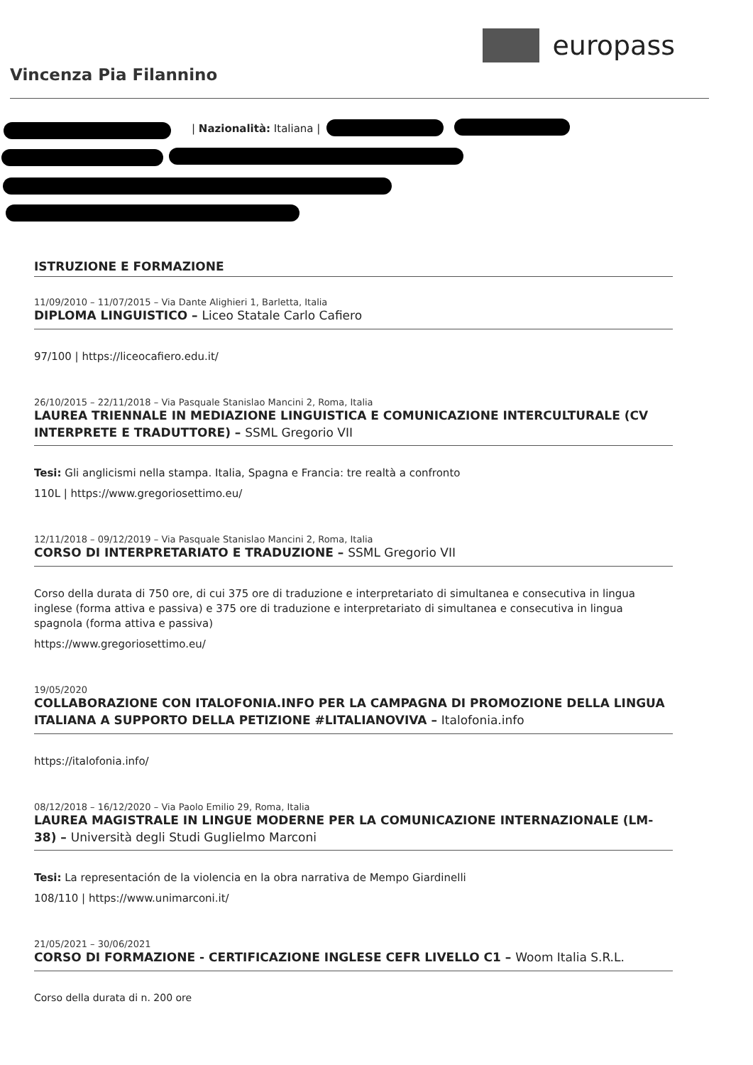europass
Vincenza Pia Filannino
| Nazionalità: Italiana |
ISTRUZIONE E FORMAZIONE
11/09/2010 – 11/07/2015 – Via Dante Alighieri 1, Barletta, Italia
DIPLOMA LINGUISTICO – Liceo Statale Carlo Cafiero
97/100 | https://liceocafiero.edu.it/
26/10/2015 – 22/11/2018 – Via Pasquale Stanislao Mancini 2, Roma, Italia
LAUREA TRIENNALE IN MEDIAZIONE LINGUISTICA E COMUNICAZIONE INTERCULTURALE (CV INTERPRETE E TRADUTTORE) – SSML Gregorio VII
Tesi: Gli anglicismi nella stampa. Italia, Spagna e Francia: tre realtà a confronto
110L | https://www.gregoriosettimo.eu/
12/11/2018 – 09/12/2019 – Via Pasquale Stanislao Mancini 2, Roma, Italia
CORSO DI INTERPRETARIATO E TRADUZIONE – SSML Gregorio VII
Corso della durata di 750 ore, di cui 375 ore di traduzione e interpretariato di simultanea e consecutiva in lingua inglese (forma attiva e passiva) e 375 ore di traduzione e interpretariato di simultanea e consecutiva in lingua spagnola (forma attiva e passiva)
https://www.gregoriosettimo.eu/
19/05/2020
COLLABORAZIONE CON ITALOFONIA.INFO PER LA CAMPAGNA DI PROMOZIONE DELLA LINGUA ITALIANA A SUPPORTO DELLA PETIZIONE #LITALIANOVIVA – Italofonia.info
https://italofonia.info/
08/12/2018 – 16/12/2020 – Via Paolo Emilio 29, Roma, Italia
LAUREA MAGISTRALE IN LINGUE MODERNE PER LA COMUNICAZIONE INTERNAZIONALE (LM-38) – Università degli Studi Guglielmo Marconi
Tesi: La representación de la violencia en la obra narrativa de Mempo Giardinelli
108/110 | https://www.unimarconi.it/
21/05/2021 – 30/06/2021
CORSO DI FORMAZIONE - CERTIFICAZIONE INGLESE CEFR LIVELLO C1 – Woom Italia S.R.L.
Corso della durata di n. 200 ore